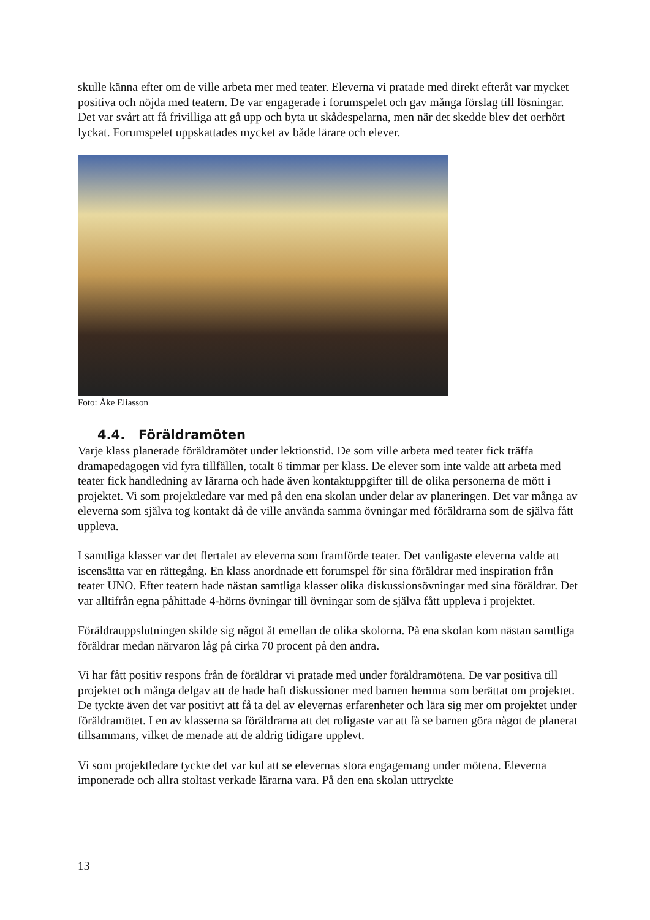skulle känna efter om de ville arbeta mer med teater. Eleverna vi pratade med direkt efteråt var mycket positiva och nöjda med teatern. De var engagerade i forumspelet och gav många förslag till lösningar. Det var svårt att få frivilliga att gå upp och byta ut skådespelarna, men när det skedde blev det oerhört lyckat. Forumspelet uppskattades mycket av både lärare och elever.
Foto: Åke Eliasson
4.4. Föräldramöten
Varje klass planerade föräldramötet under lektionstid. De som ville arbeta med teater fick träffa dramapedagogen vid fyra tillfällen, totalt 6 timmar per klass. De elever som inte valde att arbeta med teater fick handledning av lärarna och hade även kontaktuppgifter till de olika personerna de mött i projektet. Vi som projektledare var med på den ena skolan under delar av planeringen. Det var många av eleverna som själva tog kontakt då de ville använda samma övningar med föräldrarna som de själva fått uppleva.
I samtliga klasser var det flertalet av eleverna som framförde teater. Det vanligaste eleverna valde att iscensätta var en rättegång. En klass anordnade ett forumspel för sina föräldrar med inspiration från teater UNO. Efter teatern hade nästan samtliga klasser olika diskussionsövningar med sina föräldrar. Det var alltifrån egna påhittade 4-hörns övningar till övningar som de själva fått uppleva i projektet.
Föräldrauppslutningen skilde sig något åt emellan de olika skolorna. På ena skolan kom nästan samtliga föräldrar medan närvaron låg på cirka 70 procent på den andra.
Vi har fått positiv respons från de föräldrar vi pratade med under föräldramötena. De var positiva till projektet och många delgav att de hade haft diskussioner med barnen hemma som berättat om projektet. De tyckte även det var positivt att få ta del av elevernas erfarenheter och lära sig mer om projektet under föräldramötet. I en av klasserna sa föräldrarna att det roligaste var att få se barnen göra något de planerat tillsammans, vilket de menade att de aldrig tidigare upplevt.
Vi som projektledare tyckte det var kul att se elevernas stora engagemang under mötena. Eleverna imponerade och allra stoltast verkade lärarna vara. På den ena skolan uttryckte
13